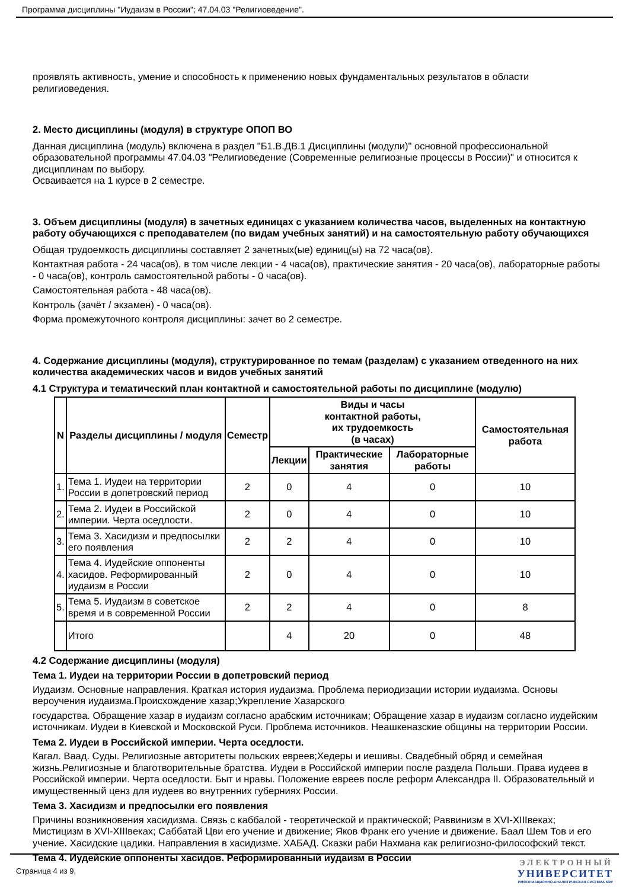Программа дисциплины "Иудаизм в России"; 47.04.03 "Религиоведение".
проявлять активность, умение и способность к применению новых фундаментальных результатов в области религиоведения.
2. Место дисциплины (модуля) в структуре ОПОП ВО
Данная дисциплина (модуль) включена в раздел "Б1.В.ДВ.1 Дисциплины (модули)" основной профессиональной образовательной программы 47.04.03 "Религиоведение (Современные религиозные процессы в России)" и относится к дисциплинам по выбору.
Осваивается на 1 курсе в 2 семестре.
3. Объем дисциплины (модуля) в зачетных единицах с указанием количества часов, выделенных на контактную работу обучающихся с преподавателем (по видам учебных занятий) и на самостоятельную работу обучающихся
Общая трудоемкость дисциплины составляет 2 зачетных(ые) единиц(ы) на 72 часа(ов).
Контактная работа - 24 часа(ов), в том числе лекции - 4 часа(ов), практические занятия - 20 часа(ов), лабораторные работы - 0 часа(ов), контроль самостоятельной работы - 0 часа(ов).
Самостоятельная работа - 48 часа(ов).
Контроль (зачёт / экзамен) - 0 часа(ов).
Форма промежуточного контроля дисциплины: зачет во 2 семестре.
4. Содержание дисциплины (модуля), структурированное по темам (разделам) с указанием отведенного на них количества академических часов и видов учебных занятий
4.1 Структура и тематический план контактной и самостоятельной работы по дисциплине (модулю)
| N | Разделы дисциплины / модуля | Семестр | Виды и часы контактной работы, их трудоемкость (в часах) | | | Самостоятельная работа |
| --- | --- | --- | --- | --- | --- | --- |
| | | | Лекции | Практические занятия | Лабораторные работы | |
| 1. | Тема 1. Иудеи на территории России в допетровский период | 2 | 0 | 4 | 0 | 10 |
| 2. | Тема 2. Иудеи в Российской империи. Черта оседлости. | 2 | 0 | 4 | 0 | 10 |
| 3. | Тема 3. Хасидизм и предпосылки его появления | 2 | 2 | 4 | 0 | 10 |
| 4. | Тема 4. Иудейские оппоненты хасидов. Реформированный иудаизм в России | 2 | 0 | 4 | 0 | 10 |
| 5. | Тема 5. Иудаизм в советское время и в современной России | 2 | 2 | 4 | 0 | 8 |
| | Итого | | 4 | 20 | 0 | 48 |
4.2 Содержание дисциплины (модуля)
Тема 1. Иудеи на территории России в допетровский период
Иудаизм. Основные направления. Краткая история иудаизма. Проблема периодизации истории иудаизма. Основы вероучения иудаизма.Происхождение хазар;Укрепление Хазарского
государства. Обращение хазар в иудаизм согласно арабским источникам; Обращение хазар в иудаизм согласно иудейским источникам. Иудеи в Киевской и Московской Руси. Проблема источников. Неашкеназские общины на территории России.
Тема 2. Иудеи в Российской империи. Черта оседлости.
Кагал. Ваад. Суды. Религиозные авторитеты польских евреев;Хедеры и иешивы. Свадебный обряд и семейная жизнь.Религиозные и благотворительные братства. Иудеи в Российской империи после раздела Польши. Права иудеев в Российской империи. Черта оседлости. Быт и нравы. Положение евреев после реформ Александра II. Образовательный и имущественный ценз для иудеев во внутренних губерниях России.
Тема 3. Хасидизм и предпосылки его появления
Причины возникновения хасидизма. Связь с каббалой - теоретической и практической; Раввинизм в XVI-XIIIвеках; Мистицизм в XVI-XIIIвеках; Саббатай Цви его учение и движение; Яков Франк его учение и движение. Баал Шем Тов и его учение. Хасидские цадики. Направления в хасидизме. ХАБАД. Сказки раби Нахмана как религиозно-философский текст.
Тема 4. Иудейские оппоненты хасидов. Реформированный иудаизм в России
Страница 4 из 9.
ЭЛЕКТРОННЫЙ
УНИВЕРСИТЕТ
ИНФОРМАЦИОННО-АНАЛИТИЧЕСКАЯ СИСТЕМА КФУ